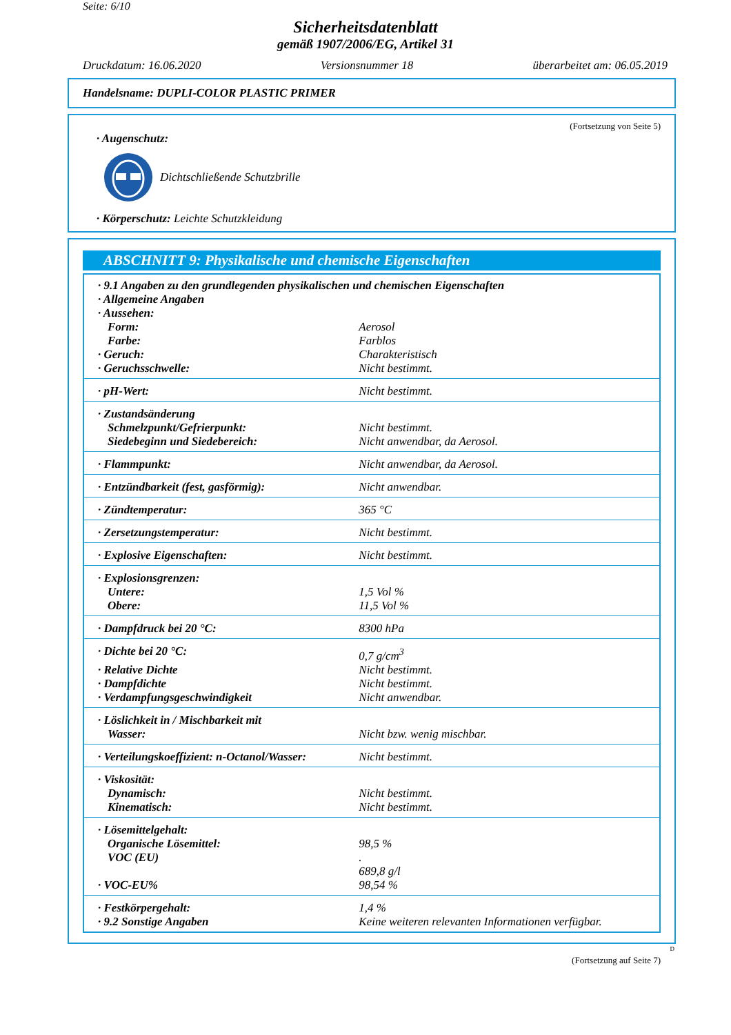Seite: 6/10
Sicherheitsdatenblatt
gemäß 1907/2006/EG, Artikel 31
Druckdatum: 16.06.2020 Versionsnummer 18 überarbeitet am: 06.05.2019
Handelsname: DUPLI-COLOR PLASTIC PRIMER
(Fortsetzung von Seite 5)
· Augenschutz:
Dichtschließende Schutzbrille
· Körperschutz: Leichte Schutzkleidung
ABSCHNITT 9: Physikalische und chemische Eigenschaften
| · 9.1 Angaben zu den grundlegenden physikalischen und chemischen Eigenschaften | |
| · Allgemeine Angaben | |
| · Aussehen: | |
| Form: | Aerosol |
| Farbe: | Farblos |
| · Geruch: | Charakteristisch |
| · Geruchsschwelle: | Nicht bestimmt. |
| · pH-Wert: | Nicht bestimmt. |
| · Zustandsänderung | |
| Schmelzpunkt/Gefrierpunkt: | Nicht bestimmt. |
| Siedebeginn und Siedebereich: | Nicht anwendbar, da Aerosol. |
| · Flammpunkt: | Nicht anwendbar, da Aerosol. |
| · Entzündbarkeit (fest, gasförmig): | Nicht anwendbar. |
| · Zündtemperatur: | 365 °C |
| · Zersetzungstemperatur: | Nicht bestimmt. |
| · Explosive Eigenschaften: | Nicht bestimmt. |
| · Explosionsgrenzen: | |
| Untere: | 1,5 Vol % |
| Obere: | 11,5 Vol % |
| · Dampfdruck bei 20 °C: | 8300 hPa |
| · Dichte bei 20 °C: | 0,7 g/cm<sup>3</sup> |
| · Relative Dichte | Nicht bestimmt. |
| · Dampfdichte | Nicht bestimmt. |
| · Verdampfungsgeschwindigkeit | Nicht anwendbar. |
| · Löslichkeit in / Mischbarkeit mit | |
| Wasser: | Nicht bzw. wenig mischbar. |
| · Verteilungskoeffizient: n-Octanol/Wasser: | Nicht bestimmt. |
| · Viskosität: | |
| Dynamisch: | Nicht bestimmt. |
| Kinematisch: | Nicht bestimmt. |
| · Lösemittelgehalt: | |
| Organische Lösemittel: | 98,5 % |
| VOC (EU) | . 689,8 g/l |
| · VOC-EU% | 98,54 % |
| · Festkörpergehalt: | 1,4 % |
| · 9.2 Sonstige Angaben | Keine weiteren relevanten Informationen verfügbar. |
D
(Fortsetzung auf Seite 7)